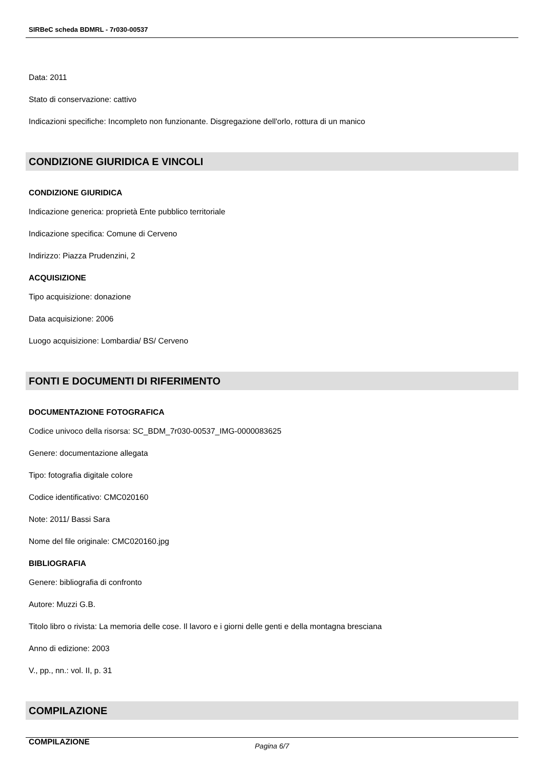SIRBeC scheda BDMRL - 7r030-00537
Data: 2011
Stato di conservazione: cattivo
Indicazioni specifiche: Incompleto non funzionante. Disgregazione dell'orlo, rottura di un manico
CONDIZIONE GIURIDICA E VINCOLI
CONDIZIONE GIURIDICA
Indicazione generica: proprietà Ente pubblico territoriale
Indicazione specifica: Comune di Cerveno
Indirizzo: Piazza Prudenzini, 2
ACQUISIZIONE
Tipo acquisizione: donazione
Data acquisizione: 2006
Luogo acquisizione: Lombardia/ BS/ Cerveno
FONTI E DOCUMENTI DI RIFERIMENTO
DOCUMENTAZIONE FOTOGRAFICA
Codice univoco della risorsa: SC_BDM_7r030-00537_IMG-0000083625
Genere: documentazione allegata
Tipo: fotografia digitale colore
Codice identificativo: CMC020160
Note: 2011/ Bassi Sara
Nome del file originale: CMC020160.jpg
BIBLIOGRAFIA
Genere: bibliografia di confronto
Autore: Muzzi G.B.
Titolo libro o rivista: La memoria delle cose. Il lavoro e i giorni delle genti e della montagna bresciana
Anno di edizione: 2003
V., pp., nn.: vol. II, p. 31
COMPILAZIONE
COMPILAZIONE
Pagina 6/7